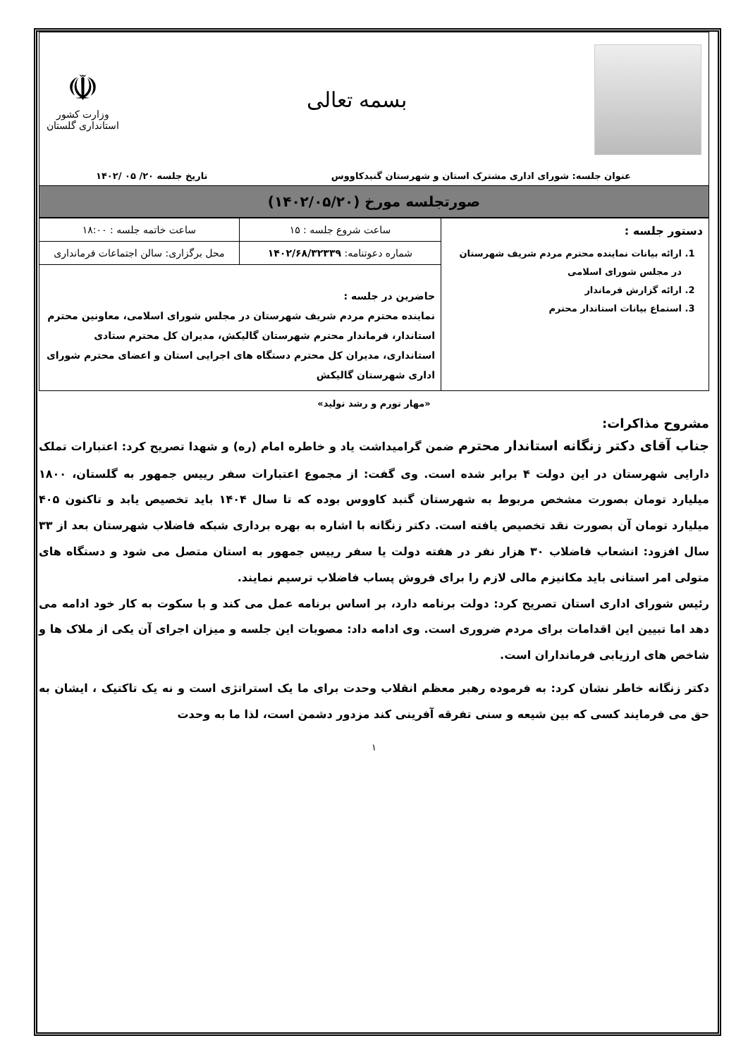بسمه تعالی
☫
وزارت کشور
استانداری گلستان
عنوان جلسه: شورای اداری مشترک استان و شهرستان گنبدکاووس تاریخ جلسه ۲۰/ ۰۵ /۱۴۰۲
صورتجلسه مورخ (۱۴۰۲/۰۵/۲۰)
| دستور جلسه : 1. ارائه بیانات نماینده محترم مردم شریف شهرستان در مجلس شورای اسلامی 2. ارائه گزارش فرماندار 3. استماع بیانات استاندار محترم | ساعت شروع جلسه : ۱۵ | ساعت خاتمه جلسه : ۱۸:۰۰ |
| | شماره دعوتنامه: ۱۴۰۲/۶۸/۳۲۳۳۹ | محل برگزاری: سالن اجتماعات فرمانداری |
| | حاضرین در جلسه : نماینده محترم مردم شریف شهرستان در مجلس شورای اسلامی، معاونین محترم استاندار، فرماندار محترم شهرستان گالیکش، مدیران کل محترم ستادی استانداری، مدیران کل محترم دستگاه های اجرایی استان و اعضای محترم شورای اداری شهرستان گالیکش | |
«مهار تورم و رشد تولید»
مشروح مذاکرات:
جناب آقای دکتر زنگانه استاندار محترم ضمن گرامیداشت یاد و خاطره امام (ره) و شهدا تصریح کرد: اعتبارات تملک دارایی شهرستان در این دولت ۴ برابر شده است. وی گفت: از مجموع اعتبارات سفر رییس جمهور به گلستان، ۱۸۰۰ میلیارد تومان بصورت مشخص مربوط به شهرستان گنبد کاووس بوده که تا سال ۱۴۰۴ باید تخصیص یابد و تاکنون ۴۰۵ میلیارد تومان آن بصورت نقد تخصیص یافته است. دکتر زنگانه با اشاره به بهره برداری شبکه فاضلاب شهرستان بعد از ۳۳ سال افزود: انشعاب فاضلاب ۳۰ هزار نفر در هفته دولت یا سفر رییس جمهور به استان متصل می شود و دستگاه های متولی امر استانی باید مکانیزم مالی لازم را برای فروش پساب فاضلاب ترسیم نمایند.
رئیس شورای اداری استان تصریح کرد: دولت برنامه دارد، بر اساس برنامه عمل می کند و با سکوت به کار خود ادامه می دهد اما تبیین این اقدامات برای مردم ضروری است. وی ادامه داد: مصوبات این جلسه و میزان اجرای آن یکی از ملاک ها و شاخص های ارزیابی فرمانداران است.
دکتر زنگانه خاطر نشان کرد: به فرموده رهبر معظم انقلاب وحدت برای ما یک استراتژی است و نه یک تاکتیک ، ایشان به حق می فرمایند کسی که بین شیعه و سنی تفرقه آفرینی کند مزدور دشمن است، لذا ما به وحدت
۱